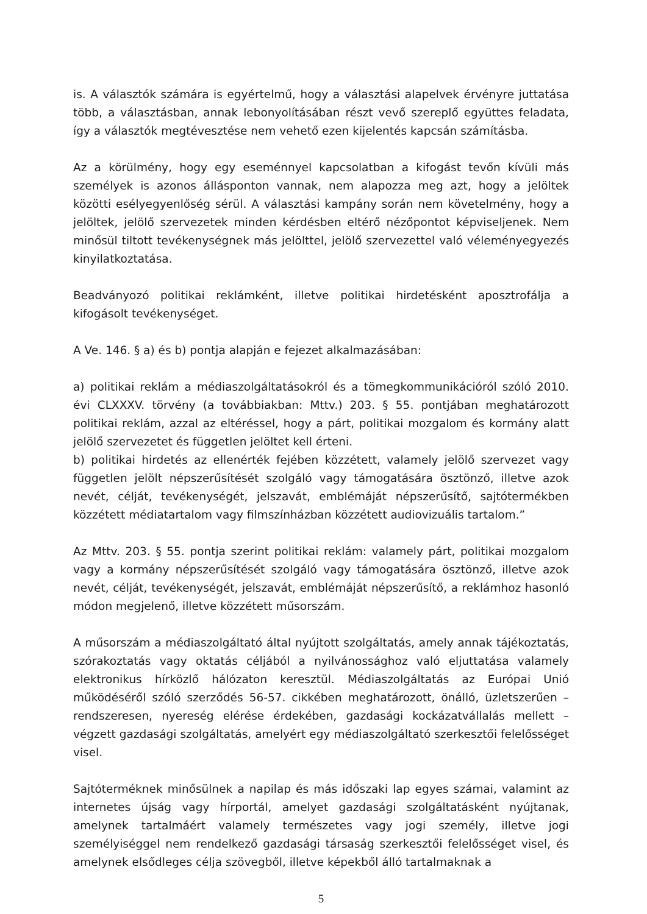is. A választók számára is egyértelmű, hogy a választási alapelvek érvényre juttatása több, a választásban, annak lebonyolításában részt vevő szereplő együttes feladata, így a választók megtévesztése nem vehető ezen kijelentés kapcsán számításba.
Az a körülmény, hogy egy eseménnyel kapcsolatban a kifogást tevőn kívüli más személyek is azonos állásponton vannak, nem alapozza meg azt, hogy a jelöltek közötti esélyegyenlőség sérül. A választási kampány során nem követelmény, hogy a jelöltek, jelölő szervezetek minden kérdésben eltérő nézőpontot képviseljenek. Nem minősül tiltott tevékenységnek más jelölttel, jelölő szervezettel való véleményegyezés kinyilatkoztatása.
Beadványozó politikai reklámként, illetve politikai hirdetésként aposztrofálja a kifogásolt tevékenységet.
A Ve. 146. § a) és b) pontja alapján e fejezet alkalmazásában:
a) politikai reklám a médiaszolgáltatásokról és a tömegkommunikációról szóló 2010. évi CLXXXV. törvény (a továbbiakban: Mttv.) 203. § 55. pontjában meghatározott politikai reklám, azzal az eltéréssel, hogy a párt, politikai mozgalom és kormány alatt jelölő szervezetet és független jelöltet kell érteni.
b) politikai hirdetés az ellenérték fejében közzétett, valamely jelölő szervezet vagy független jelölt népszerűsítését szolgáló vagy támogatására ösztönző, illetve azok nevét, célját, tevékenységét, jelszavát, emblémáját népszerűsítő, sajtótermékben közzétett médiatartalom vagy filmszínházban közzétett audiovizuális tartalom.”
Az Mttv. 203. § 55. pontja szerint politikai reklám: valamely párt, politikai mozgalom vagy a kormány népszerűsítését szolgáló vagy támogatására ösztönző, illetve azok nevét, célját, tevékenységét, jelszavát, emblémáját népszerűsítő, a reklámhoz hasonló módon megjelenő, illetve közzétett műsorszám.
A műsorszám a médiaszolgáltató által nyújtott szolgáltatás, amely annak tájékoztatás, szórakoztatás vagy oktatás céljából a nyilvánossághoz való eljuttatása valamely elektronikus hírközlő hálózaton keresztül. Médiaszolgáltatás az Európai Unió működéséről szóló szerződés 56-57. cikkében meghatározott, önálló, üzletszerűen – rendszeresen, nyereség elérése érdekében, gazdasági kockázatvállalás mellett – végzett gazdasági szolgáltatás, amelyért egy médiaszolgáltató szerkesztői felelősséget visel.
Sajtóterméknek minősülnek a napilap és más időszaki lap egyes számai, valamint az internetes újság vagy hírportál, amelyet gazdasági szolgáltatásként nyújtanak, amelynek tartalmáért valamely természetes vagy jogi személy, illetve jogi személyiséggel nem rendelkező gazdasági társaság szerkesztői felelősséget visel, és amelynek elsődleges célja szövegből, illetve képekből álló tartalmaknak a
5